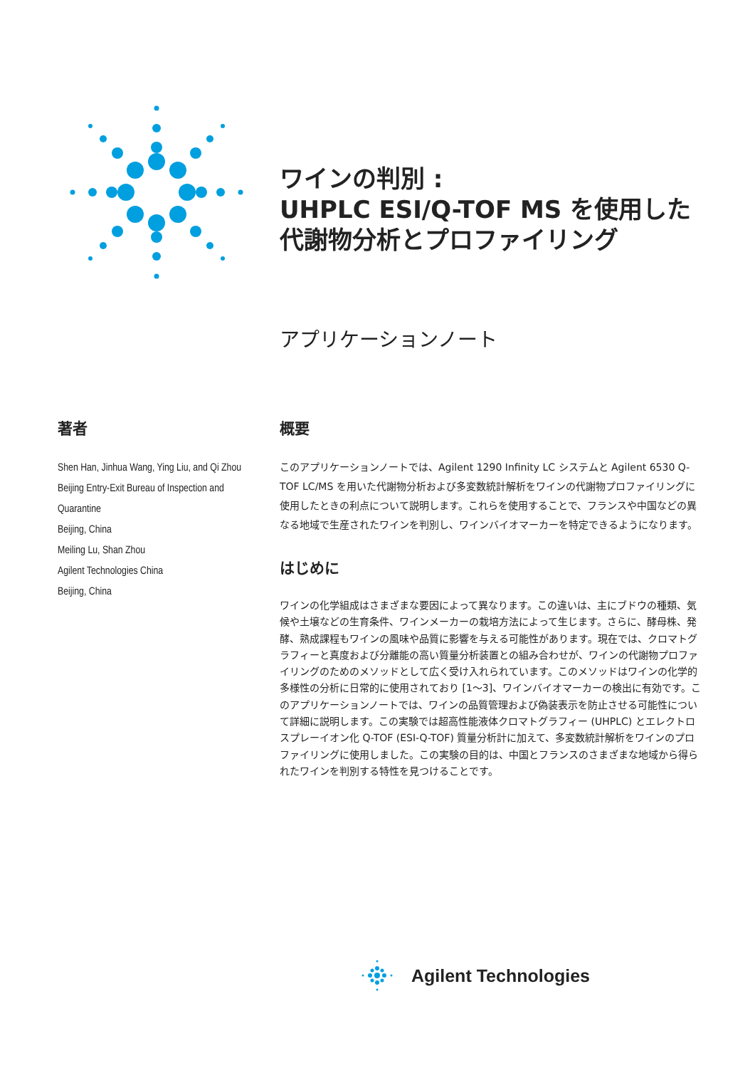ワインの判別 :
UHPLC ESI/Q-TOF MS を使用した
代謝物分析とプロファイリング
アプリケーションノート
著者
Shen Han, Jinhua Wang, Ying Liu, and Qi Zhou
Beijing Entry-Exit Bureau of Inspection and Quarantine
Beijing, China
Meiling Lu, Shan Zhou
Agilent Technologies China
Beijing, China
概要
このアプリケーションノートでは、Agilent 1290 Infinity LC システムと Agilent 6530 Q-TOF LC/MS を用いた代謝物分析および多変数統計解析をワインの代謝物プロファイリングに使用したときの利点について説明します。これらを使用することで、フランスや中国などの異なる地域で生産されたワインを判別し、ワインバイオマーカーを特定できるようになります。
はじめに
ワインの化学組成はさまざまな要因によって異なります。この違いは、主にブドウの種類、気候や土壌などの生育条件、ワインメーカーの栽培方法によって生じます。さらに、酵母株、発酵、熟成課程もワインの風味や品質に影響を与える可能性があります。現在では、クロマトグラフィーと真度および分離能の高い質量分析装置との組み合わせが、ワインの代謝物プロファイリングのためのメソッドとして広く受け入れられています。このメソッドはワインの化学的多様性の分析に日常的に使用されており [1～3]、ワインバイオマーカーの検出に有効です。このアプリケーションノートでは、ワインの品質管理および偽装表示を防止させる可能性について詳細に説明します。この実験では超高性能液体クロマトグラフィー (UHPLC) とエレクトロスプレーイオン化 Q-TOF (ESI-Q-TOF) 質量分析計に加えて、多変数統計解析をワインのプロファイリングに使用しました。この実験の目的は、中国とフランスのさまざまな地域から得られたワインを判別する特性を見つけることです。
Agilent Technologies